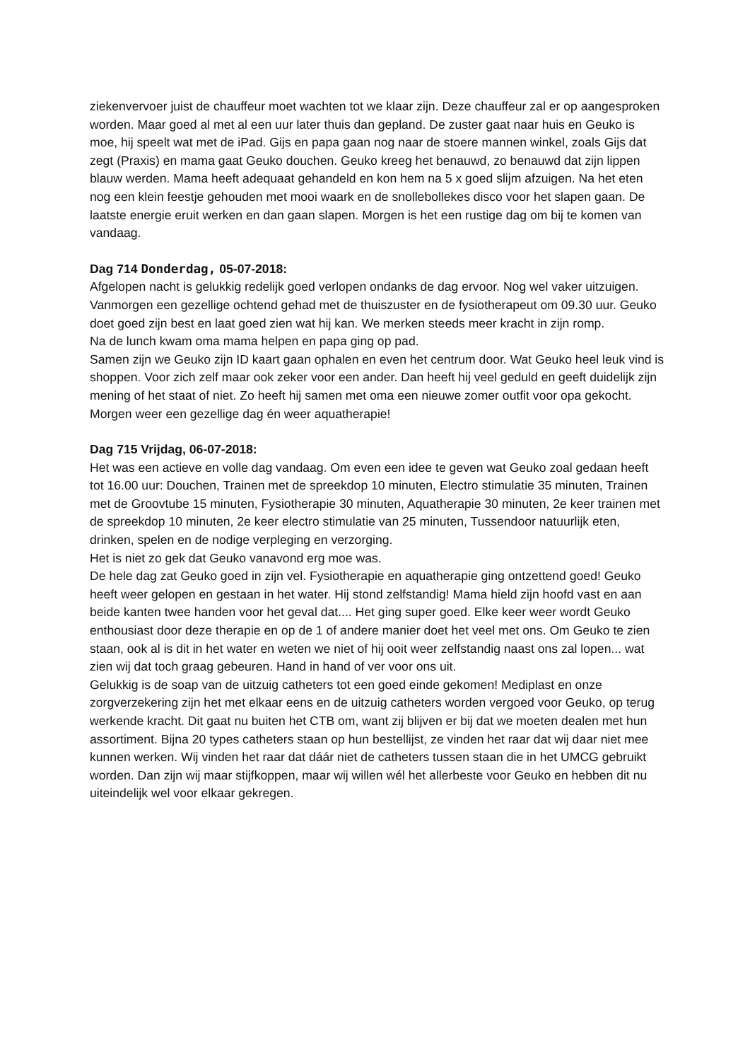ziekenvervoer juist de chauffeur moet wachten tot we klaar zijn. Deze chauffeur zal er op aangesproken worden. Maar goed al met al een uur later thuis dan gepland. De zuster gaat naar huis en Geuko is moe, hij speelt wat met de iPad. Gijs en papa gaan nog naar de stoere mannen winkel, zoals Gijs dat zegt (Praxis) en mama gaat Geuko douchen. Geuko kreeg het benauwd, zo benauwd dat zijn lippen blauw werden. Mama heeft adequaat gehandeld en kon hem na 5 x goed slijm afzuigen. Na het eten nog een klein feestje gehouden met mooi waark en de snollebollekes disco voor het slapen gaan. De laatste energie eruit werken en dan gaan slapen. Morgen is het een rustige dag om bij te komen van vandaag.
Dag 714 Donderdag, 05-07-2018:
Afgelopen nacht is gelukkig redelijk goed verlopen ondanks de dag ervoor. Nog wel vaker uitzuigen. Vanmorgen een gezellige ochtend gehad met de thuiszuster en de fysiotherapeut om 09.30 uur. Geuko doet goed zijn best en laat goed zien wat hij kan. We merken steeds meer kracht in zijn romp.
Na de lunch kwam oma mama helpen en papa ging op pad.
Samen zijn we Geuko zijn ID kaart gaan ophalen en even het centrum door. Wat Geuko heel leuk vind is shoppen. Voor zich zelf maar ook zeker voor een ander. Dan heeft hij veel geduld en geeft duidelijk zijn mening of het staat of niet. Zo heeft hij samen met oma een nieuwe zomer outfit voor opa gekocht. Morgen weer een gezellige dag én weer aquatherapie!
Dag 715 Vrijdag, 06-07-2018:
Het was een actieve en volle dag vandaag. Om even een idee te geven wat Geuko zoal gedaan heeft tot 16.00 uur: Douchen, Trainen met de spreekdop 10 minuten, Electro stimulatie 35 minuten, Trainen met de Groovtube 15 minuten, Fysiotherapie 30 minuten, Aquatherapie 30 minuten, 2e keer trainen met de spreekdop 10 minuten, 2e keer electro stimulatie van 25 minuten, Tussendoor natuurlijk eten, drinken, spelen en de nodige verpleging en verzorging.
Het is niet zo gek dat Geuko vanavond erg moe was.
De hele dag zat Geuko goed in zijn vel. Fysiotherapie en aquatherapie ging ontzettend goed! Geuko heeft weer gelopen en gestaan in het water. Hij stond zelfstandig! Mama hield zijn hoofd vast en aan beide kanten twee handen voor het geval dat.... Het ging super goed. Elke keer weer wordt Geuko enthousiast door deze therapie en op de 1 of andere manier doet het veel met ons. Om Geuko te zien staan, ook al is dit in het water en weten we niet of hij ooit weer zelfstandig naast ons zal lopen... wat zien wij dat toch graag gebeuren. Hand in hand of ver voor ons uit.
Gelukkig is de soap van de uitzuig catheters tot een goed einde gekomen! Mediplast en onze zorgverzekering zijn het met elkaar eens en de uitzuig catheters worden vergoed voor Geuko, op terug werkende kracht. Dit gaat nu buiten het CTB om, want zij blijven er bij dat we moeten dealen met hun assortiment. Bijna 20 types catheters staan op hun bestellijst, ze vinden het raar dat wij daar niet mee kunnen werken. Wij vinden het raar dat dáár niet de catheters tussen staan die in het UMCG gebruikt worden. Dan zijn wij maar stijfkoppen, maar wij willen wél het allerbeste voor Geuko en hebben dit nu uiteindelijk wel voor elkaar gekregen.